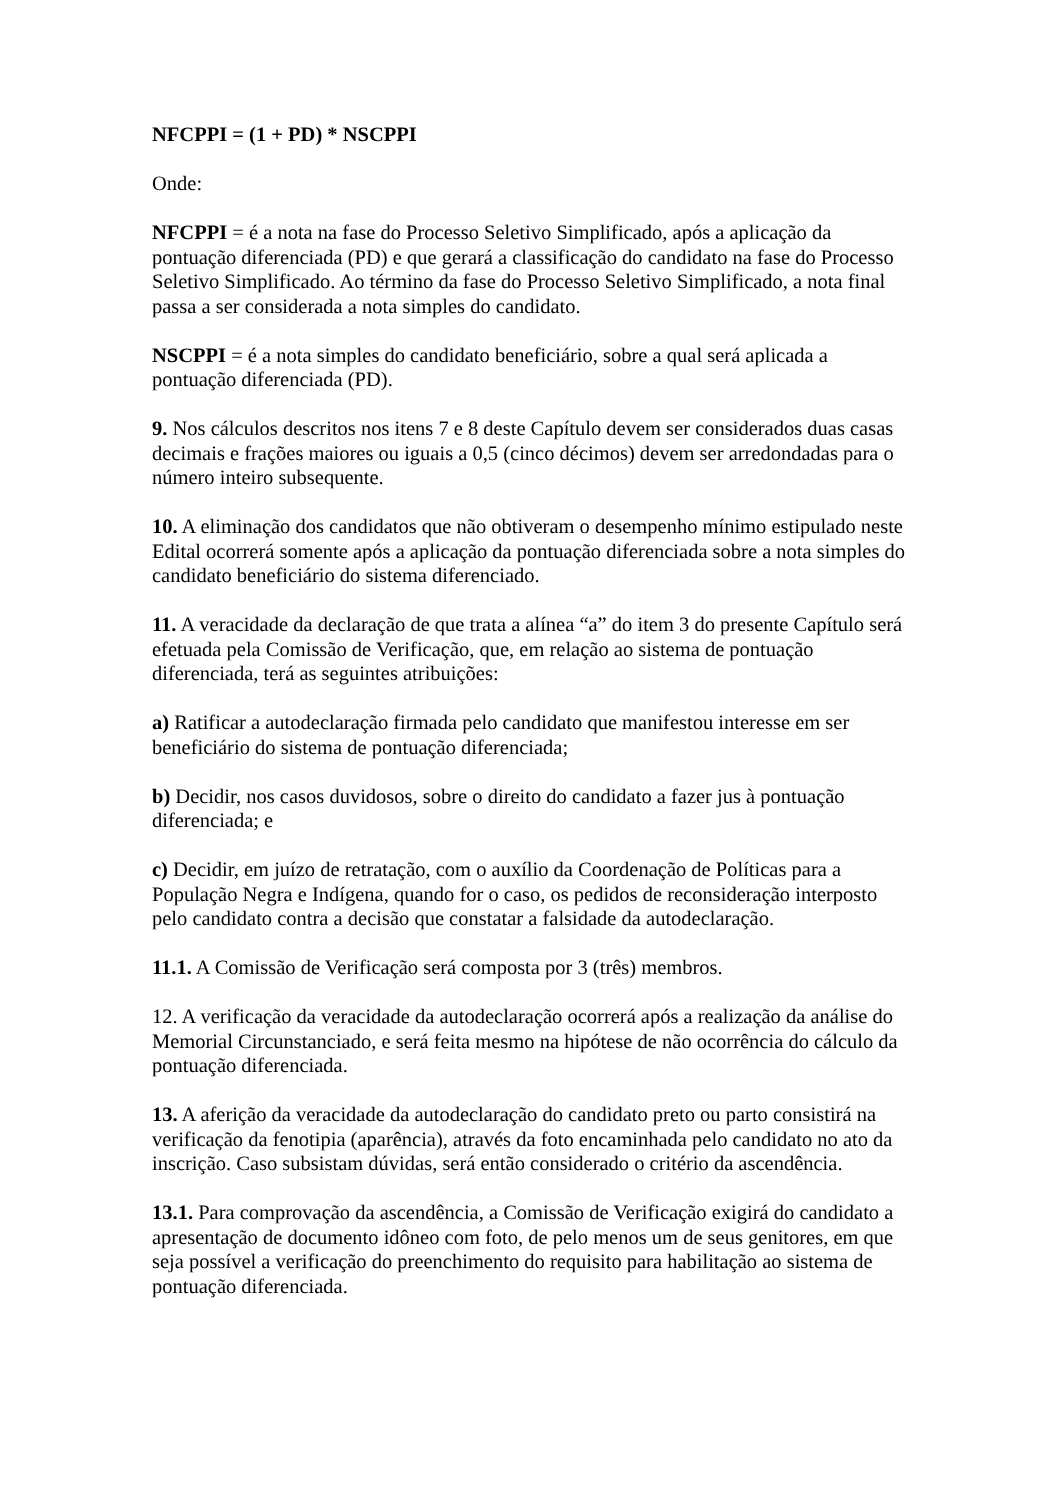NFCPPI = (1 + PD) * NSCPPI
Onde:
NFCPPI = é a nota na fase do Processo Seletivo Simplificado, após a aplicação da pontuação diferenciada (PD) e que gerará a classificação do candidato na fase do Processo Seletivo Simplificado. Ao término da fase do Processo Seletivo Simplificado, a nota final passa a ser considerada a nota simples do candidato.
NSCPPI = é a nota simples do candidato beneficiário, sobre a qual será aplicada a pontuação diferenciada (PD).
9. Nos cálculos descritos nos itens 7 e 8 deste Capítulo devem ser considerados duas casas decimais e frações maiores ou iguais a 0,5 (cinco décimos) devem ser arredondadas para o número inteiro subsequente.
10. A eliminação dos candidatos que não obtiveram o desempenho mínimo estipulado neste Edital ocorrerá somente após a aplicação da pontuação diferenciada sobre a nota simples do candidato beneficiário do sistema diferenciado.
11. A veracidade da declaração de que trata a alínea “a” do item 3 do presente Capítulo será efetuada pela Comissão de Verificação, que, em relação ao sistema de pontuação diferenciada, terá as seguintes atribuições:
a) Ratificar a autodeclaração firmada pelo candidato que manifestou interesse em ser beneficiário do sistema de pontuação diferenciada;
b) Decidir, nos casos duvidosos, sobre o direito do candidato a fazer jus à pontuação diferenciada; e
c) Decidir, em juízo de retratação, com o auxílio da Coordenação de Políticas para a População Negra e Indígena, quando for o caso, os pedidos de reconsideração interposto pelo candidato contra a decisão que constatar a falsidade da autodeclaração.
11.1. A Comissão de Verificação será composta por 3 (três) membros.
12. A verificação da veracidade da autodeclaração ocorrerá após a realização da análise do Memorial Circunstanciado, e será feita mesmo na hipótese de não ocorrência do cálculo da pontuação diferenciada.
13. A aferição da veracidade da autodeclaração do candidato preto ou parto consistirá na verificação da fenotipia (aparência), através da foto encaminhada pelo candidato no ato da inscrição. Caso subsistam dúvidas, será então considerado o critério da ascendência.
13.1. Para comprovação da ascendência, a Comissão de Verificação exigirá do candidato a apresentação de documento idôneo com foto, de pelo menos um de seus genitores, em que seja possível a verificação do preenchimento do requisito para habilitação ao sistema de pontuação diferenciada.